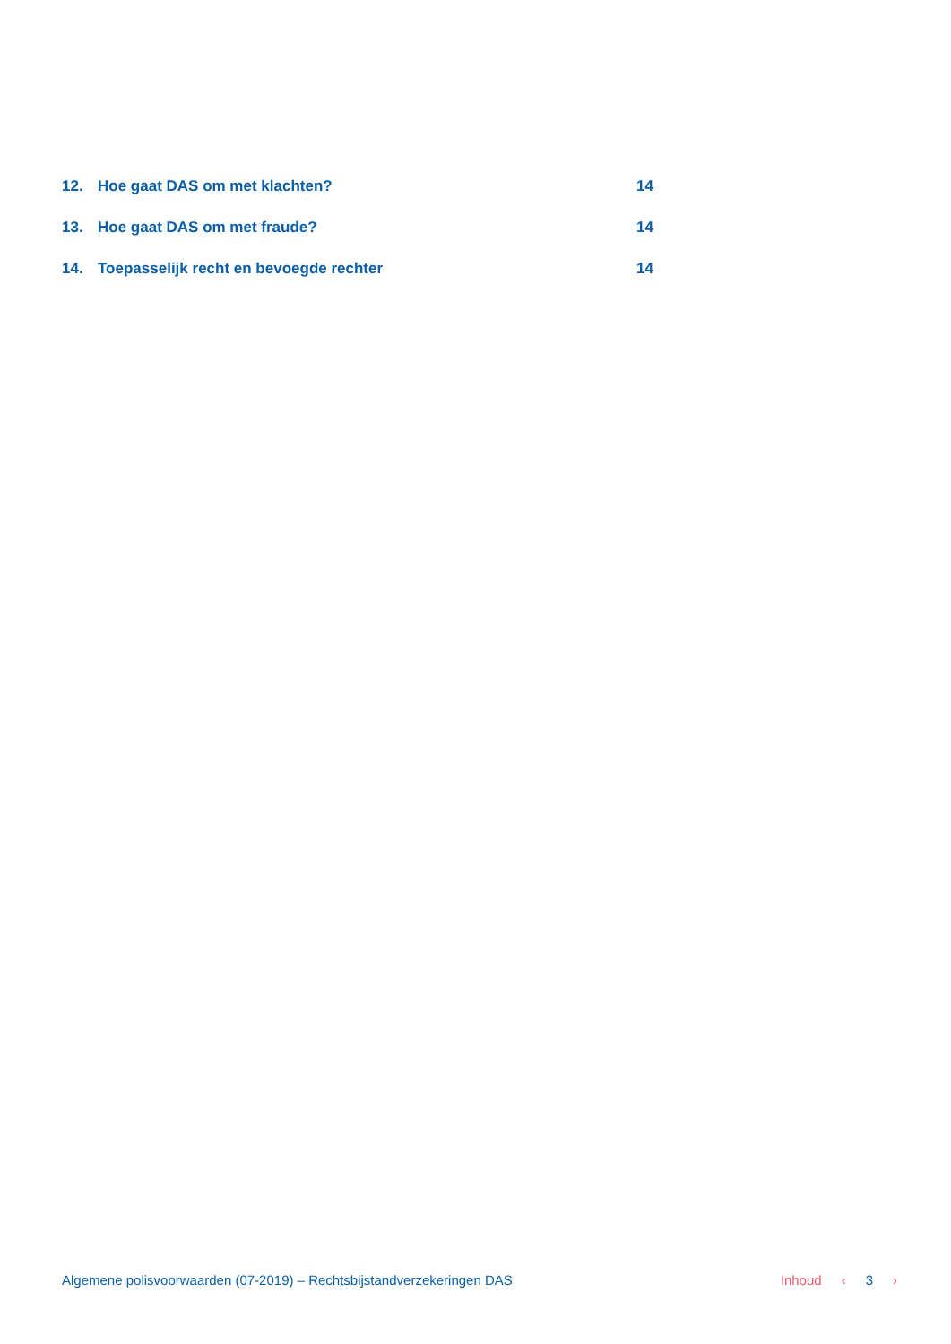12. Hoe gaat DAS om met klachten? 14
13. Hoe gaat DAS om met fraude? 14
14. Toepasselijk recht en bevoegde rechter 14
Algemene polisvoorwaarden (07-2019) – Rechtsbijstandverzekeringen DAS Inhoud ‹ 3 ›